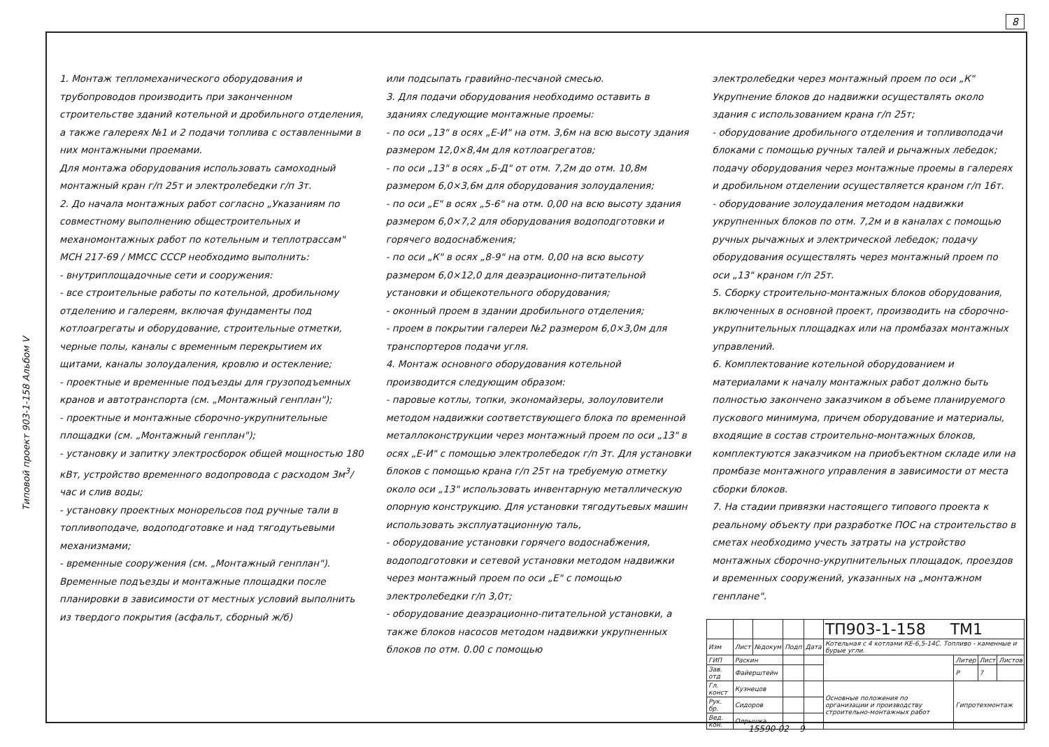8
Типовой проект 903-1-158 Альбом V
1. Монтаж тепломеханического оборудования и трубопроводов производить при законченном строительстве зданий котельной и дробильного отделения, а также галереях №1 и 2 подачи топлива с оставленными в них монтажными проемами.
Для монтажа оборудования использовать самоходный монтажный кран г/п 25т и электролебедки г/п 3т.
2. До начала монтажных работ согласно „Указаниям по совместному выполнению общестроительных и механомонтажных работ по котельным и теплотрассам" МСН 217-69 / ММСС СССР необходимо выполнить:
- внутриплощадочные сети и сооружения:
- все строительные работы по котельной, дробильному отделению и галереям, включая фундаменты под котлоагрегаты и оборудование, строительные отметки, черные полы, каналы с временным перекрытием их щитами, каналы золоудаления, кровлю и остекление;
- проектные и временные подъезды для грузоподъемных кранов и автотранспорта (см. „Монтажный генплан");
- проектные и монтажные сборочно-укрупнительные площадки (см. „Монтажный генплан");
- установку и запитку электросборок общей мощностью 180 кВт, устройство временного водопровода с расходом 3м<sup>3</sup>/час и слив воды;
- установку проектных монорельсов под ручные тали в топливоподаче, водоподготовке и над тягодутьевыми механизмами;
- временные сооружения (см. „Монтажный генплан").
Временные подъезды и монтажные площадки после планировки в зависимости от местных условий выполнить из твердого покрытия (асфальт, сборный ж/б)
или подсыпать гравийно-песчаной смесью.
3. Для подачи оборудования необходимо оставить в зданиях следующие монтажные проемы:
- по оси „13" в осях „Е-И" на отм. 3,6м на всю высоту здания размером 12,0×8,4м для котлоагрегатов;
- по оси „13" в осях „Б-Д" от отм. 7,2м до отм. 10,8м размером 6,0×3,6м для оборудования золоудаления;
- по оси „Е" в осях „5-6" на отм. 0,00 на всю высоту здания размером 6,0×7,2 для оборудования водоподготовки и горячего водоснабжения;
- по оси „К" в осях „8-9" на отм. 0,00 на всю высоту размером 6,0×12,0 для деаэрационно-питательной установки и общекотельного оборудования;
- оконный проем в здании дробильного отделения;
- проем в покрытии галереи №2 размером 6,0×3,0м для транспортеров подачи угля.
4. Монтаж основного оборудования котельной производится следующим образом:
- паровые котлы, топки, экономайзеры, золоуловители методом надвижки соответствующего блока по временной металлоконструкции через монтажный проем по оси „13" в осях „Е-И" с помощью электролебедок г/п 3т. Для установки блоков с помощью крана г/п 25т на требуемую отметку около оси „13" использовать инвентарную металлическую опорную конструкцию. Для установки тягодутьевых машин использовать эксплуатационную таль,
- оборудование установки горячего водоснабжения, водоподготовки и сетевой установки методом надвижки через монтажный проем по оси „Е" с помощью электролебедки г/п 3,0т;
- оборудование деаэрационно-питательной установки, а также блоков насосов методом надвижки укрупненных блоков по отм. 0.00 с помощью
электролебедки через монтажный проем по оси „К" Укрупнение блоков до надвижки осуществлять около здания с использованием крана г/п 25т;
- оборудование дробильного отделения и топливоподачи блоками с помощью ручных талей и рычажных лебедок; подачу оборудования через монтажные проемы в галереях и дробильном отделении осуществляется краном г/п 16т.
- оборудование золоудаления методом надвижки укрупненных блоков по отм. 7,2м и в каналах с помощью ручных рычажных и электрической лебедок; подачу оборудования осуществлять через монтажный проем по оси „13" краном г/п 25т.
5. Сборку строительно-монтажных блоков оборудования, включенных в основной проект, производить на сборочно-укрупнительных площадках или на промбазах монтажных управлений.
6. Комплектование котельной оборудованием и материалами к началу монтажных работ должно быть полностью закончено заказчиком в объеме планируемого пускового минимума, причем оборудование и материалы, входящие в состав строительно-монтажных блоков, комплектуются заказчиком на приобъектном складе или на промбазе монтажного управления в зависимости от места сборки блоков.
7. На стадии привязки настоящего типового проекта к реальному объекту при разработке ПОС на строительство в сметах необходимо учесть затраты на устройство монтажных сборочно-укрупнительных площадок, проездов и временных сооружений, указанных на „монтажном генплане".
| | | | | | ТП903-1-158 ТМ1 | | | |
| Изм | Лист | №докум | Подп | Дата | Котельная с 4 котлами КЕ-6,5-14С. Топливо - каменные и бурые угли. | | | |
| ГИП | Раскин | | | | | Литер | Лист | Листов |
| Зав. отд | Файерштейн | | | | | Р | 7 | |
| Гл. конст | Кузнецов | | | | Основные положения по организации и производству строительно-монтажных работ | Гипротехмонтаж | | |
| Рук. бр. | Сидоров | | | | | | | |
| Вед. кон. | Олрышка | | | | | | | |
15590-02 9